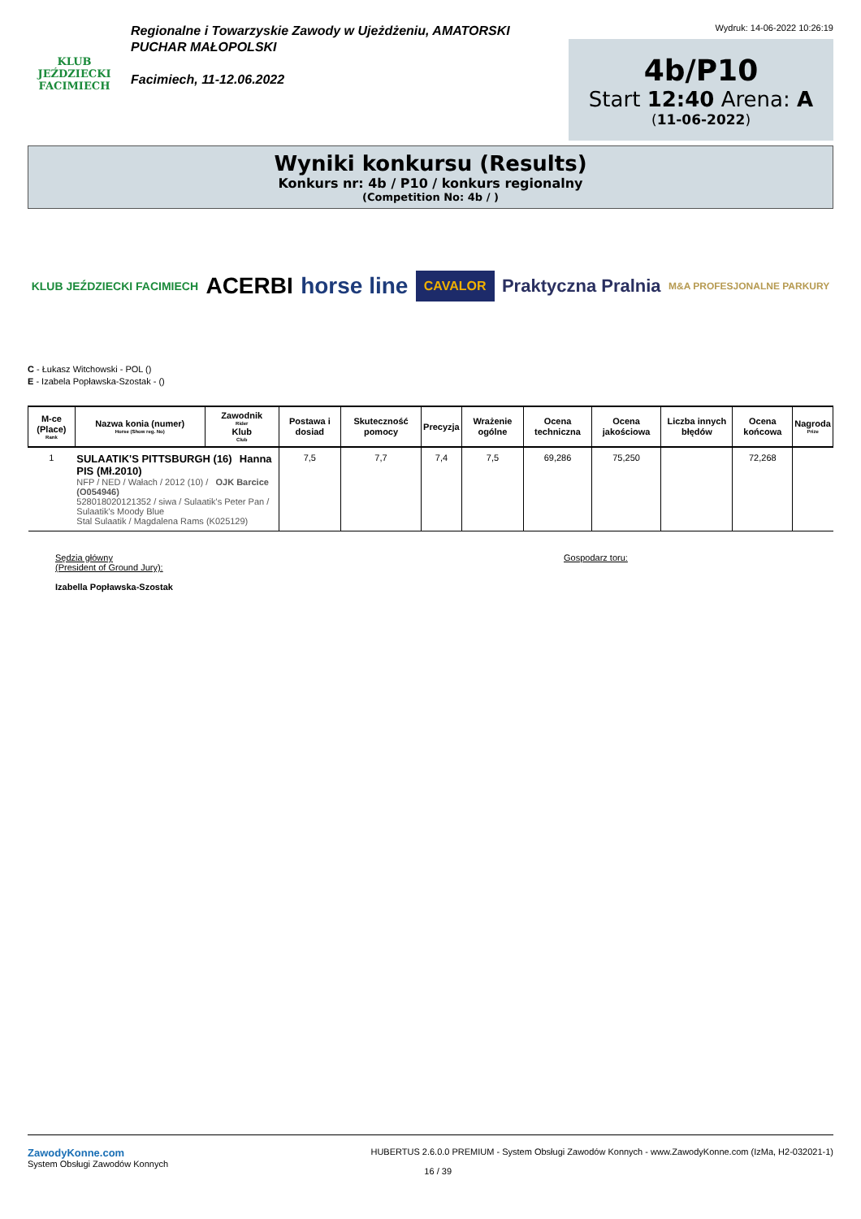KLUB JEŹDZIECKI
FACIMIECH
Regionalne i Towarzyskie Zawody w Ujeżdżeniu, AMATORSKI PUCHAR MAŁOPOLSKI
Facimiech, 11-12.06.2022
Wydruk: 14-06-2022 10:26:19
4b/P10
Start 12:40 Arena: A
(11-06-2022)
Wyniki konkursu (Results)
Konkurs nr: 4b / P10 / konkurs regionalny
(Competition No: 4b / )
KLUB JEŹDZIECKI FACIMIECH ACERBI horse line CAVALOR Praktyczna Pralnia M&A PROFESJONALNE PARKURY
C - Łukasz Witchowski - POL ()
E - Izabela Popławska-Szostak - ()
| M-ce (Place) Rank | Nazwa konia (numer) Horse (Show reg. No) | Zawodnik Rider Klub Club | Postawa i dosiad | Skuteczność pomocy | Precyzja | Wrażenie ogólne | Ocena techniczna | Ocena jakościowa | Liczba innych błędów | Ocena końcowa | Nagroda Prize |
| --- | --- | --- | --- | --- | --- | --- | --- | --- | --- | --- | --- |
| 1 | SULAATIK'S PITTSBURGH (16) Hanna PIS (Mł.2010) NFP / NED / Wałach / 2012 (10) / OJK Barcice (O054946) 528018020121352 / siwa / Sulaatik's Peter Pan / Sulaatik's Moody Blue Stal Sulaatik / Magdalena Rams (K025129) | | 7,5 | 7,7 | 7,4 | 7,5 | 69,286 | 75,250 | | 72,268 | |
Sędzia główny
(President of Ground Jury):
Izabella Popławska-Szostak
Gospodarz toru:
ZawodyKonne.com
System Obsługi Zawodów Konnych
HUBERTUS 2.6.0.0 PREMIUM - System Obsługi Zawodów Konnych - www.ZawodyKonne.com (IzMa, H2-032021-1)
16 / 39